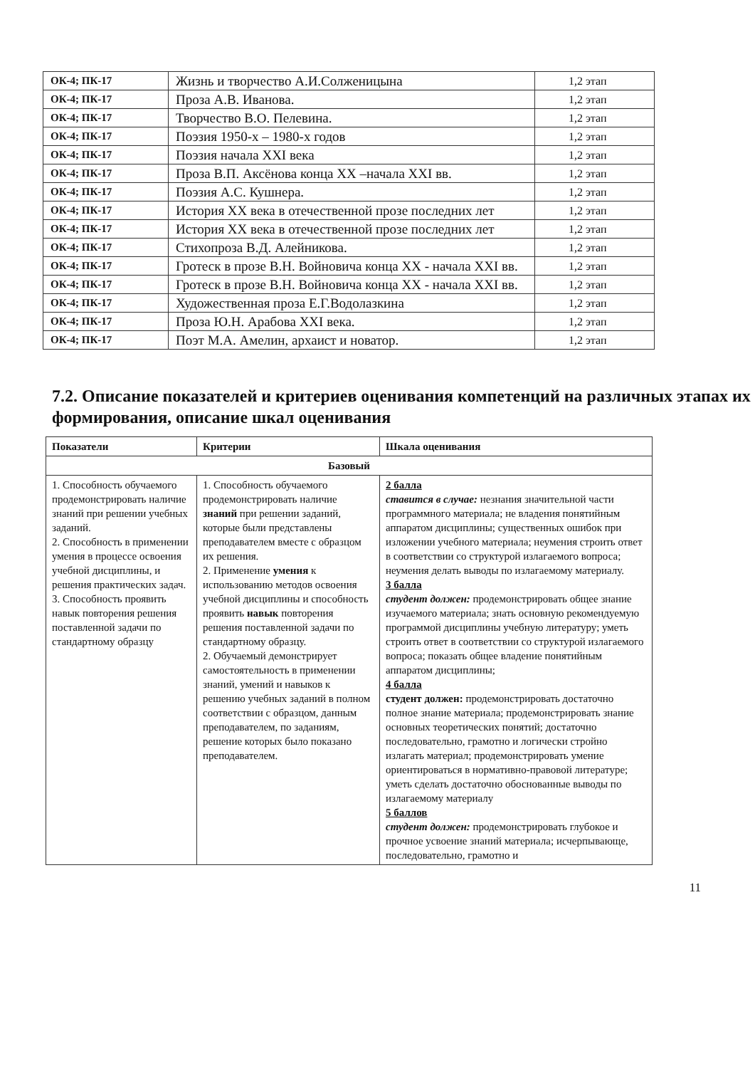| ОК-4; ПК-17 | Жизнь и творчество А.И.Солженицына | 1,2 этап |
| ОК-4; ПК-17 | Проза А.В. Иванова. | 1,2 этап |
| ОК-4; ПК-17 | Творчество В.О. Пелевина. | 1,2 этап |
| ОК-4; ПК-17 | Поэзия 1950-х – 1980-х годов | 1,2 этап |
| ОК-4; ПК-17 | Поэзия начала XXI века | 1,2 этап |
| ОК-4; ПК-17 | Проза В.П. Аксёнова конца XX –начала XXI вв. | 1,2 этап |
| ОК-4; ПК-17 | Поэзия А.С. Кушнера. | 1,2 этап |
| ОК-4; ПК-17 | История XX века в отечественной прозе последних лет | 1,2 этап |
| ОК-4; ПК-17 | История XX века в отечественной прозе последних лет | 1,2 этап |
| ОК-4; ПК-17 | Стихопроза В.Д. Алейникова. | 1,2 этап |
| ОК-4; ПК-17 | Гротеск в прозе В.Н. Войновича конца XX - начала XXI вв. | 1,2 этап |
| ОК-4; ПК-17 | Гротеск в прозе В.Н. Войновича конца XX - начала XXI вв. | 1,2 этап |
| ОК-4; ПК-17 | Художественная проза Е.Г.Водолазкина | 1,2 этап |
| ОК-4; ПК-17 | Проза Ю.Н. Арабова XXI века. | 1,2 этап |
| ОК-4; ПК-17 | Поэт М.А. Амелин, архаист и новатор. | 1,2 этап |
7.2. Описание показателей и критериев оценивания компетенций на различных этапах их формирования, описание шкал оценивания
| Показатели | Критерии | Шкала оценивания |
| --- | --- | --- |
| Базовый | | |
| 1. Способность обучаемого продемонстрировать наличие знаний при решении учебных заданий. 2. Способность в применении умения в процессе освоения учебной дисциплины, и решения практических задач. 3. Способность проявить навык повторения решения поставленной задачи по стандартному образцу | 1. Способность обучаемого продемонстрировать наличие знаний при решении заданий, которые были представлены преподавателем вместе с образцом их решения. 2. Применение умения к использованию методов освоения учебной дисциплины и способность проявить навык повторения решения поставленной задачи по стандартному образцу. 2. Обучаемый демонстрирует самостоятельность в применении знаний, умений и навыков к решению учебных заданий в полном соответствии с образцом, данным преподавателем, по заданиям, решение которых было показано преподавателем. | 2 балла ставится в случае: незнания значительной части программного материала; не владения понятийным аппаратом дисциплины; существенных ошибок при изложении учебного материала; неумения строить ответ в соответствии со структурой излагаемого вопроса; неумения делать выводы по излагаемому материалу. 3 балла студент должен: продемонстрировать общее знание изучаемого материала; знать основную рекомендуемую программой дисциплины учебную литературу; уметь строить ответ в соответствии со структурой излагаемого вопроса; показать общее владение понятийным аппаратом дисциплины; 4 балла студент должен: продемонстрировать достаточно полное знание материала; продемонстрировать знание основных теоретических понятий; достаточно последовательно, грамотно и логически стройно излагать материал; продемонстрировать умение ориентироваться в нормативно-правовой литературе; уметь сделать достаточно обоснованные выводы по излагаемому материалу 5 баллов студент должен: продемонстрировать глубокое и прочное усвоение знаний материала; исчерпывающе, последовательно, грамотно и |
11